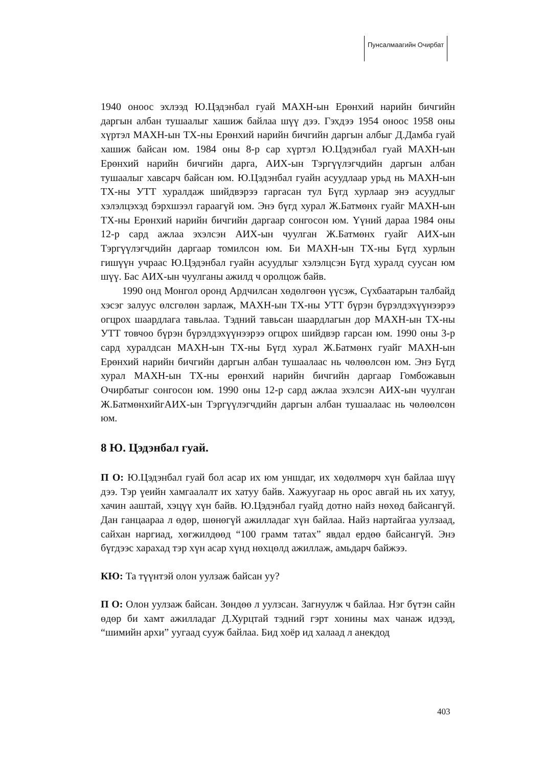Пунсалмаагийн Очирбат
1940 оноос эхлээд Ю.Цэдэнбал гуай МАХН-ын Ерөнхий нарийн бичгийн даргын албан тушаалыг хашиж байлаа шүү дээ. Гэхдээ 1954 оноос 1958 оны хүртэл МАХН-ын ТХ-ны Ерөнхий нарийн бичгийн даргын албыг Д.Дамба гуай хашиж байсан юм. 1984 оны 8-р сар хүртэл Ю.Цэдэнбал гуай МАХН-ын Ерөнхий нарийн бичгийн дарга, АИХ-ын Тэргүүлэгчдийн даргын албан тушаалыг хавсарч байсан юм. Ю.Цэдэнбал гуайн асуудлаар урьд нь МАХН-ын ТХ-ны УТТ хуралдаж шийдвэрээ гаргасан тул Бүгд хурлаар энэ асуудлыг хэлэлцэхэд бэрхшээл гараагүй юм. Энэ бүгд хурал Ж.Батмөнх гуайг МАХН-ын ТХ-ны Ерөнхий нарийн бичгийн даргаар сонгосон юм. Үүний дараа 1984 оны 12-р сард ажлаа эхэлсэн АИХ-ын чуулган Ж.Батмөнх гуайг АИХ-ын Тэргүүлэгчдийн даргаар томилсон юм. Би МАХН-ын ТХ-ны Бүгд хурлын гишүүн учраас Ю.Цэдэнбал гуайн асуудлыг хэлэлцсэн Бүгд хуралд суусан юм шүү. Бас АИХ-ын чуулганы ажилд ч оролцож байв.
1990 онд Монгол оронд Ардчилсан хөдөлгөөн үүсэж, Сүхбаатарын талбайд хэсэг залуус өлсгөлөн зарлаж, МАХН-ын ТХ-ны УТТ бүрэн бүрэлдэхүүнээрээ огцрох шаардлага тавьлаа. Тэдний тавьсан шаардлагын дор МАХН-ын ТХ-ны УТТ товчоо бүрэн бүрэлдэхүүнээрээ огцрох шийдвэр гарсан юм. 1990 оны 3-р сард хуралдсан МАХН-ын ТХ-ны Бүгд хурал Ж.Батмөнх гуайг МАХН-ын Ерөнхий нарийн бичгийн даргын албан тушаалаас нь чөлөөлсөн юм. Энэ Бүгд хурал МАХН-ын ТХ-ны ерөнхий нарийн бичгийн даргаар Гомбожавын Очирбатыг сонгосон юм. 1990 оны 12-р сард ажлаа эхэлсэн АИХ-ын чуулган Ж.БатмөнхийгАИХ-ын Тэргүүлэгчдийн даргын албан тушаалаас нь чөлөөлсөн юм.
8 Ю. Цэдэнбал гуай.
П О: Ю.Цэдэнбал гуай бол асар их юм уншдаг, их хөдөлмөрч хүн байлаа шүү дээ. Тэр үеийн хамгаалалт их хатуу байв. Хажуугаар нь орос авгай нь их хатуу, хачин ааштай, хэцүү хүн байв. Ю.Цэдэнбал гуайд дотно найз нөхөд байсангүй. Дан ганцаараа л өдөр, шөнөгүй ажилладаг хүн байлаа. Найз нартайгаа уулзаад, сайхан наргиад, хөгжилдөөд “100 грамм татах” явдал ердөө байсангүй. Энэ бүгдээс харахад тэр хүн асар хүнд нөхцөлд ажиллаж, амьдарч байжээ.
КЮ: Та түүнтэй олон уулзаж байсан уу?
П О: Олон уулзаж байсан. Зөндөө л уулзсан. Загнуулж ч байлаа. Нэг бүтэн сайн өдөр би хамт ажилладаг Д.Хурцтай тэдний гэрт хонины мах чанаж идээд, “шимийн архи” уугаад сууж байлаа. Бид хоёр ид халаад л анекдод
403